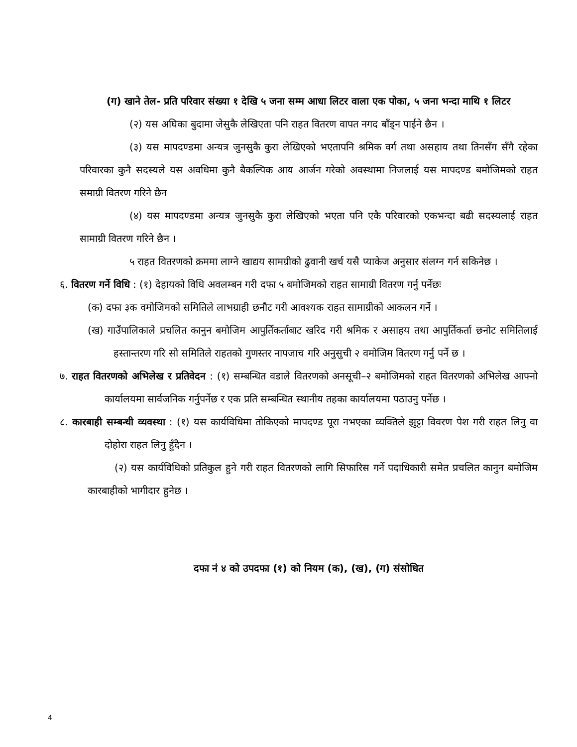(ग) खाने तेल- प्रति परिवार संख्या १ देखि ५ जना सम्म आधा लिटर वाला एक पोका, ५ जना भन्दा माथि १ लिटर
(२) यस अघिका बुदामा जेसुकै लेखिएता पनि राहत वितरण वापत नगद बाँड्न पाईने छैन ।
(३) यस मापदण्डमा अन्यत्र जुनसुकै कुरा लेखिएको भएतापनि श्रमिक वर्ग तथा असहाय तथा तिनसँग सँगै रहेका परिवारका कुनै सदस्यले यस अवधिमा कुनै बैकल्पिक आय आर्जन गरेको अवस्थामा निजलाई यस मापदण्ड बमोजिमको राहत समाग्री वितरण गरिने छैन
(४) यस मापदण्डमा अन्यत्र जुनसुकै कुरा लेखिएको भएता पनि एकै परिवारको एकभन्दा बढी सदस्यलाई राहत सामाग्री वितरण गरिने छैन ।
५ राहत वितरणको क्रममा लाग्ने खाद्यय सामग्रीको ढुवानी खर्च यसै प्याकेज अनुसार संलग्न गर्न सकिनेछ ।
६. वितरण गर्ने विधि : (१) देहायको विधि अवलम्बन गरी दफा ५ बमोजिमको राहत सामाग्री वितरण गर्नु पर्नेछः
(क) दफा ३क वमोजिमको समितिले लाभग्राही छनौट गरी आवश्यक राहत सामाग्रीको आकलन गर्ने ।
(ख) गाउँपालिकाले प्रचलित कानुन बमोजिम आपुर्तिकर्ताबाट खरिद गरी श्रमिक र असाहय तथा आपुर्तिकर्ता छनोट समितिलाई हस्तान्तरण गरि सो समितिले राहतको गुणस्तर नापजाच गरि अनुसुची २ वमोजिम वितरण गर्नु पर्ने छ ।
७. राहत वितरणको अभिलेख र प्रतिवेदन : (१) सम्बन्धित वडाले वितरणको अनसूची–२ बमोजिमको राहत वितरणको अभिलेख आफ्नो कार्यालयमा सार्वजनिक गर्नुपर्नेछ र एक प्रति सम्बन्धित स्थानीय तहका कार्यालयमा पठाउनु पर्नेछ ।
८. कारबाही सम्बन्धी व्यवस्था : (१) यस कार्यविधिमा तोकिएको मापदण्ड पूरा नभएका व्यक्तिले झुट्टा विवरण पेश गरी राहत लिनु वा दोहोरा राहत लिनु हुँदैन ।
(२) यस कार्यविधिको प्रतिकुल हुने गरी राहत वितरणको लागि सिफारिस गर्ने पदाधिकारी समेत प्रचलित कानुन बमोजिम कारबाहीको भागीदार हुनेछ ।
दफा नं ४ को उपदफा (१) को नियम (क), (ख), (ग) संसोधित
4